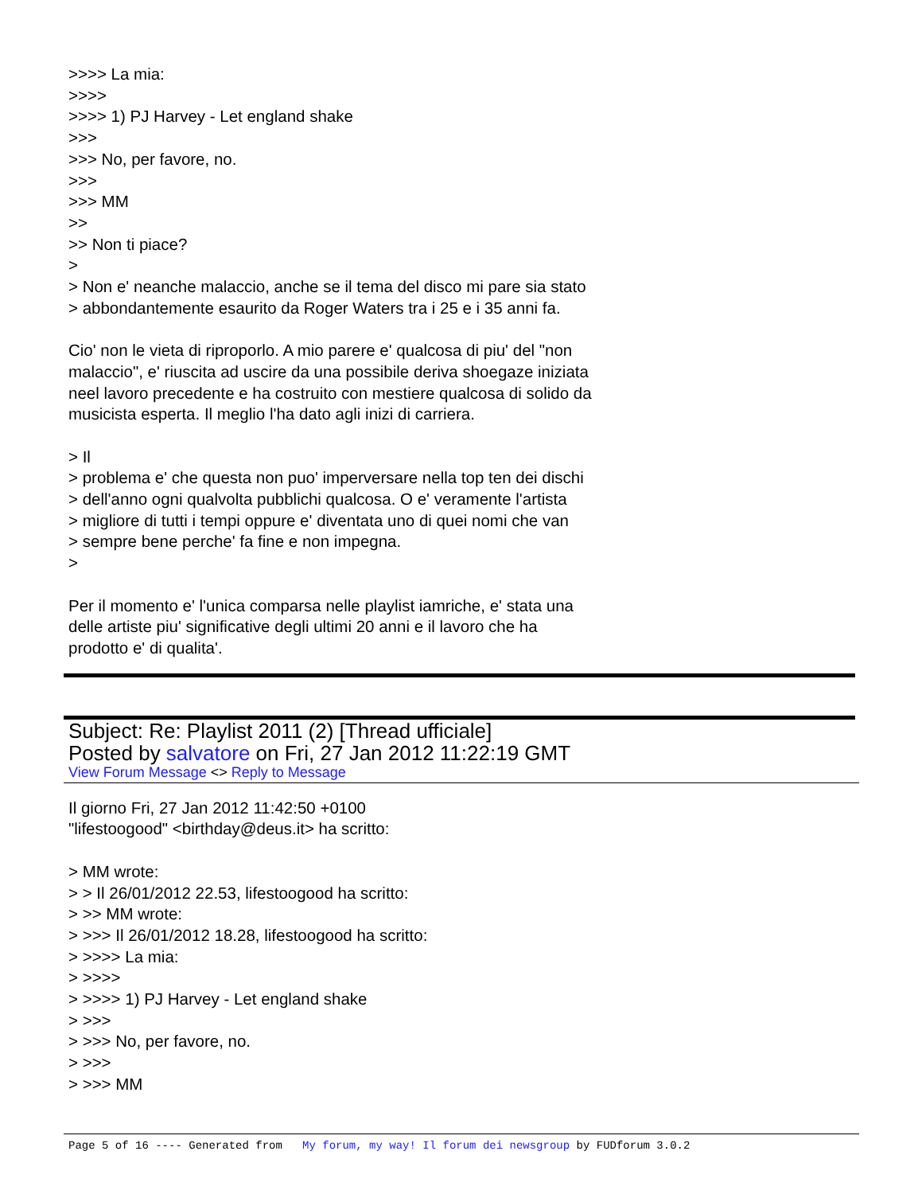>>>> La mia: >>>> >>>> 1) PJ Harvey - Let england shake >>> >>> No, per favore, no. >>> >>> MM >> >> Non ti piace? > > Non e' neanche malaccio, anche se il tema del disco mi pare sia stato > abbondantemente esaurito da Roger Waters tra i 25 e i 35 anni fa. Cio' non le vieta di riproporlo. A mio parere e' qualcosa di piu' del "non malaccio", e' riuscita ad uscire da una possibile deriva shoegaze iniziata neel lavoro precedente e ha costruito con mestiere qualcosa di solido da musicista esperta. Il meglio l'ha dato agli inizi di carriera. > Il > problema e' che questa non puo' imperversare nella top ten dei dischi > dell'anno ogni qualvolta pubblichi qualcosa. O e' veramente l'artista > migliore di tutti i tempi oppure e' diventata uno di quei nomi che van > sempre bene perche' fa fine e non impegna. > Per il momento e' l'unica comparsa nelle playlist iamriche, e' stata una delle artiste piu' significative degli ultimi 20 anni e il lavoro che ha prodotto e' di qualita'.
Subject: Re: Playlist 2011 (2) [Thread ufficiale]
Posted by salvatore on Fri, 27 Jan 2012 11:22:19 GMT
View Forum Message <> Reply to Message
Il giorno Fri, 27 Jan 2012 11:42:50 +0100 "lifestoogood" <birthday@deus.it> ha scritto: > MM wrote: > > Il 26/01/2012 22.53, lifestoogood ha scritto: > >> MM wrote: > >>> Il 26/01/2012 18.28, lifestoogood ha scritto: > >>>> La mia: > >>>> > >>>> 1) PJ Harvey - Let england shake > >>> > >>> No, per favore, no. > >>> > >>> MM
Page 5 of 16 ---- Generated from My forum, my way! Il forum dei newsgroup by FUDforum 3.0.2